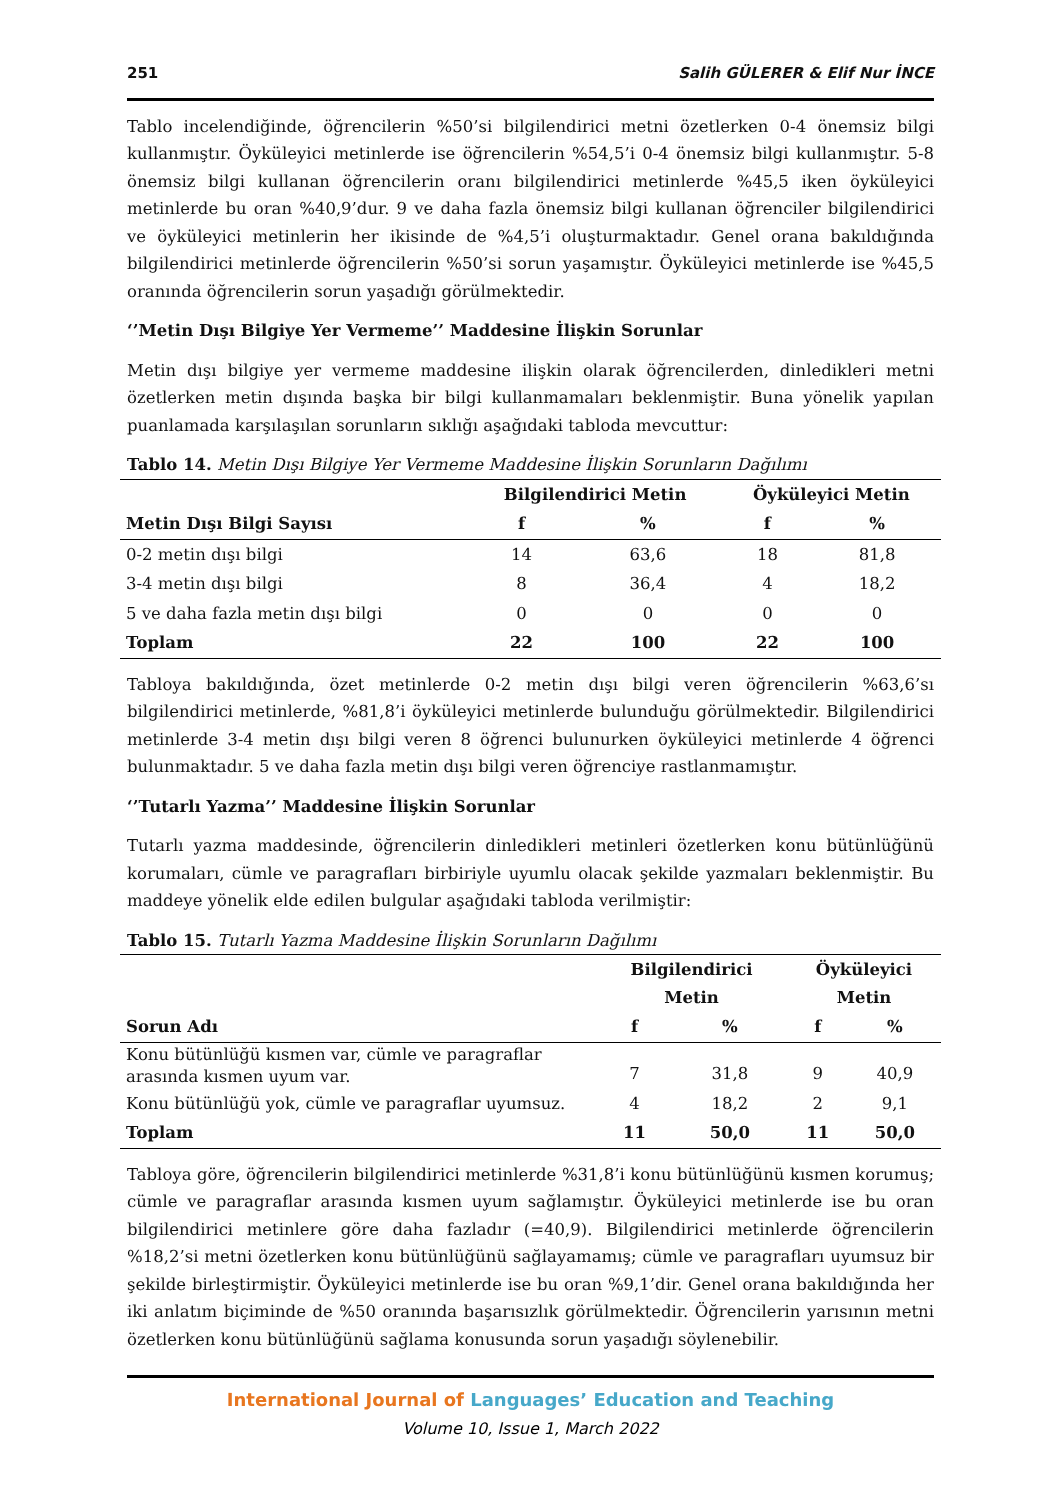251 Salih GÜLERER & Elif Nur İNCE
Tablo incelendiğinde, öğrencilerin %50’si bilgilendirici metni özetlerken 0-4 önemsiz bilgi kullanmıştır. Öyküleyici metinlerde ise öğrencilerin %54,5’i 0-4 önemsiz bilgi kullanmıştır. 5-8 önemsiz bilgi kullanan öğrencilerin oranı bilgilendirici metinlerde %45,5 iken öyküleyici metinlerde bu oran %40,9’dur. 9 ve daha fazla önemsiz bilgi kullanan öğrenciler bilgilendirici ve öyküleyici metinlerin her ikisinde de %4,5’i oluşturmaktadır. Genel orana bakıldığında bilgilendirici metinlerde öğrencilerin %50’si sorun yaşamıştır. Öyküleyici metinlerde ise %45,5 oranında öğrencilerin sorun yaşadığı görülmektedir.
‘’Metin Dışı Bilgiye Yer Vermeme’’ Maddesine İlişkin Sorunlar
Metin dışı bilgiye yer vermeme maddesine ilişkin olarak öğrencilerden, dinledikleri metni özetlerken metin dışında başka bir bilgi kullanmamaları beklenmiştir. Buna yönelik yapılan puanlamada karşılaşılan sorunların sıklığı aşağıdaki tabloda mevcuttur:
Tablo 14. Metin Dışı Bilgiye Yer Vermeme Maddesine İlişkin Sorunların Dağılımı
| | Bilgilendirici Metin | | Öyküleyici Metin | |
| --- | --- | --- | --- | --- |
| Metin Dışı Bilgi Sayısı | f | % | f | % |
| 0-2 metin dışı bilgi | 14 | 63,6 | 18 | 81,8 |
| 3-4 metin dışı bilgi | 8 | 36,4 | 4 | 18,2 |
| 5 ve daha fazla metin dışı bilgi | 0 | 0 | 0 | 0 |
| Toplam | 22 | 100 | 22 | 100 |
Tabloya bakıldığında, özet metinlerde 0-2 metin dışı bilgi veren öğrencilerin %63,6’sı bilgilendirici metinlerde, %81,8’i öyküleyici metinlerde bulunduğu görülmektedir. Bilgilendirici metinlerde 3-4 metin dışı bilgi veren 8 öğrenci bulunurken öyküleyici metinlerde 4 öğrenci bulunmaktadır. 5 ve daha fazla metin dışı bilgi veren öğrenciye rastlanmamıştır.
‘’Tutarlı Yazma’’ Maddesine İlişkin Sorunlar
Tutarlı yazma maddesinde, öğrencilerin dinledikleri metinleri özetlerken konu bütünlüğünü korumaları, cümle ve paragrafları birbiriyle uyumlu olacak şekilde yazmaları beklenmiştir. Bu maddeye yönelik elde edilen bulgular aşağıdaki tabloda verilmiştir:
Tablo 15. Tutarlı Yazma Maddesine İlişkin Sorunların Dağılımı
| | Bilgilendirici Metin | | Öyküleyici Metin | |
| --- | --- | --- | --- | --- |
| Sorun Adı | f | % | f | % |
| Konu bütünlüğü kısmen var, cümle ve paragraflar arasında kısmen uyum var. | 7 | 31,8 | 9 | 40,9 |
| Konu bütünlüğü yok, cümle ve paragraflar uyumsuz. | 4 | 18,2 | 2 | 9,1 |
| Toplam | 11 | 50,0 | 11 | 50,0 |
Tabloya göre, öğrencilerin bilgilendirici metinlerde %31,8’i konu bütünlüğünü kısmen korumuş; cümle ve paragraflar arasında kısmen uyum sağlamıştır. Öyküleyici metinlerde ise bu oran bilgilendirici metinlere göre daha fazladır (=40,9). Bilgilendirici metinlerde öğrencilerin %18,2’si metni özetlerken konu bütünlüğünü sağlayamamış; cümle ve paragrafları uyumsuz bir şekilde birleştirmiştir. Öyküleyici metinlerde ise bu oran %9,1’dir. Genel orana bakıldığında her iki anlatım biçiminde de %50 oranında başarısızlık görülmektedir. Öğrencilerin yarısının metni özetlerken konu bütünlüğünü sağlama konusunda sorun yaşadığı söylenebilir.
International Journal of Languages’ Education and Teaching
Volume 10, Issue 1, March 2022